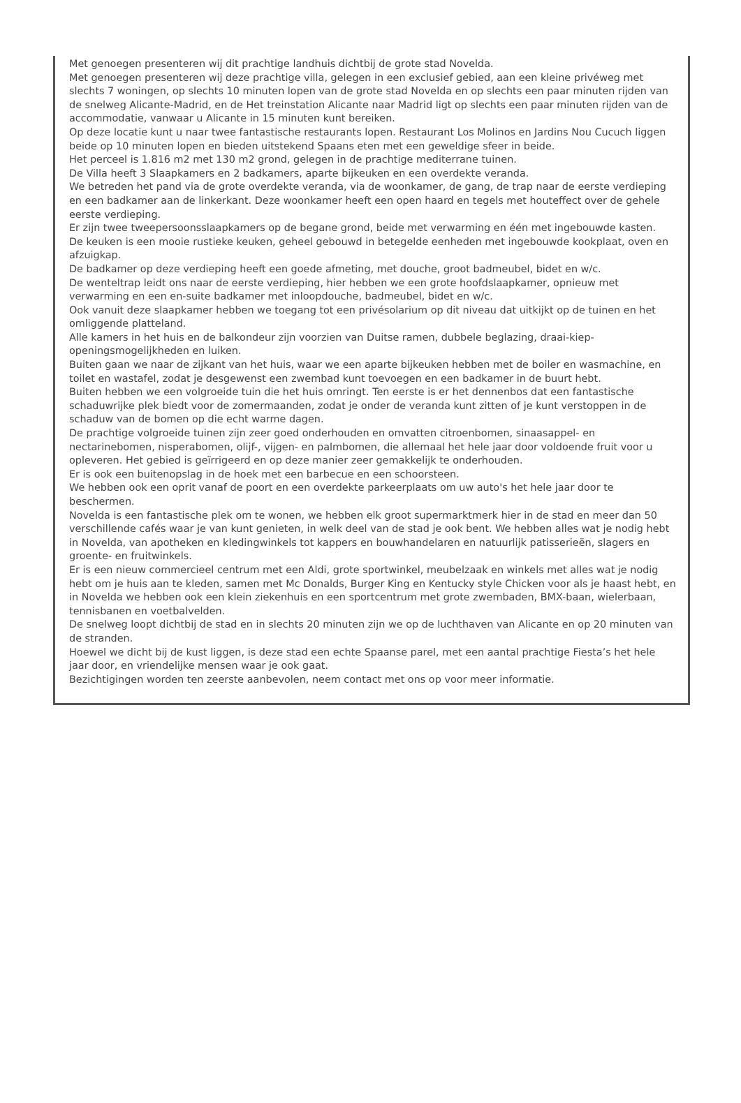Met genoegen presenteren wij dit prachtige landhuis dichtbij de grote stad Novelda.
Met genoegen presenteren wij deze prachtige villa, gelegen in een exclusief gebied, aan een kleine privéweg met slechts 7 woningen, op slechts 10 minuten lopen van de grote stad Novelda en op slechts een paar minuten rijden van de snelweg Alicante-Madrid, en de Het treinstation Alicante naar Madrid ligt op slechts een paar minuten rijden van de accommodatie, vanwaar u Alicante in 15 minuten kunt bereiken.
Op deze locatie kunt u naar twee fantastische restaurants lopen. Restaurant Los Molinos en Jardins Nou Cucuch liggen beide op 10 minuten lopen en bieden uitstekend Spaans eten met een geweldige sfeer in beide.
Het perceel is 1.816 m2 met 130 m2 grond, gelegen in de prachtige mediterrane tuinen.
De Villa heeft 3 Slaapkamers en 2 badkamers, aparte bijkeuken en een overdekte veranda.
We betreden het pand via de grote overdekte veranda, via de woonkamer, de gang, de trap naar de eerste verdieping en een badkamer aan de linkerkant. Deze woonkamer heeft een open haard en tegels met houteffect over de gehele eerste verdieping.
Er zijn twee tweepersoonsslaapkamers op de begane grond, beide met verwarming en één met ingebouwde kasten.
De keuken is een mooie rustieke keuken, geheel gebouwd in betegelde eenheden met ingebouwde kookplaat, oven en afzuigkap.
De badkamer op deze verdieping heeft een goede afmeting, met douche, groot badmeubel, bidet en w/c.
De wenteltrap leidt ons naar de eerste verdieping, hier hebben we een grote hoofdslaapkamer, opnieuw met verwarming en een en-suite badkamer met inloopdouche, badmeubel, bidet en w/c.
Ook vanuit deze slaapkamer hebben we toegang tot een privésolarium op dit niveau dat uitkijkt op de tuinen en het omliggende platteland.
Alle kamers in het huis en de balkondeur zijn voorzien van Duitse ramen, dubbele beglazing, draai-kiep-openingsmogelijkheden en luiken.
Buiten gaan we naar de zijkant van het huis, waar we een aparte bijkeuken hebben met de boiler en wasmachine, en toilet en wastafel, zodat je desgewenst een zwembad kunt toevoegen en een badkamer in de buurt hebt.
Buiten hebben we een volgroeide tuin die het huis omringt. Ten eerste is er het dennenbos dat een fantastische schaduwrijke plek biedt voor de zomermaanden, zodat je onder de veranda kunt zitten of je kunt verstoppen in de schaduw van de bomen op die echt warme dagen.
De prachtige volgroeide tuinen zijn zeer goed onderhouden en omvatten citroenbomen, sinaasappel- en nectarinebomen, nisperabomen, olijf-, vijgen- en palmbomen, die allemaal het hele jaar door voldoende fruit voor u opleveren. Het gebied is geïrrigeerd en op deze manier zeer gemakkelijk te onderhouden.
Er is ook een buitenopslag in de hoek met een barbecue en een schoorsteen.
We hebben ook een oprit vanaf de poort en een overdekte parkeerplaats om uw auto's het hele jaar door te beschermen.
Novelda is een fantastische plek om te wonen, we hebben elk groot supermarktmerk hier in de stad en meer dan 50 verschillende cafés waar je van kunt genieten, in welk deel van de stad je ook bent. We hebben alles wat je nodig hebt in Novelda, van apotheken en kledingwinkels tot kappers en bouwhandelaren en natuurlijk patisserieën, slagers en groente- en fruitwinkels.
Er is een nieuw commercieel centrum met een Aldi, grote sportwinkel, meubelzaak en winkels met alles wat je nodig hebt om je huis aan te kleden, samen met Mc Donalds, Burger King en Kentucky style Chicken voor als je haast hebt, en in Novelda we hebben ook een klein ziekenhuis en een sportcentrum met grote zwembaden, BMX-baan, wielerbaan, tennisbanen en voetbalvelden.
De snelweg loopt dichtbij de stad en in slechts 20 minuten zijn we op de luchthaven van Alicante en op 20 minuten van de stranden.
Hoewel we dicht bij de kust liggen, is deze stad een echte Spaanse parel, met een aantal prachtige Fiesta’s het hele jaar door, en vriendelijke mensen waar je ook gaat.
Bezichtigingen worden ten zeerste aanbevolen, neem contact met ons op voor meer informatie.